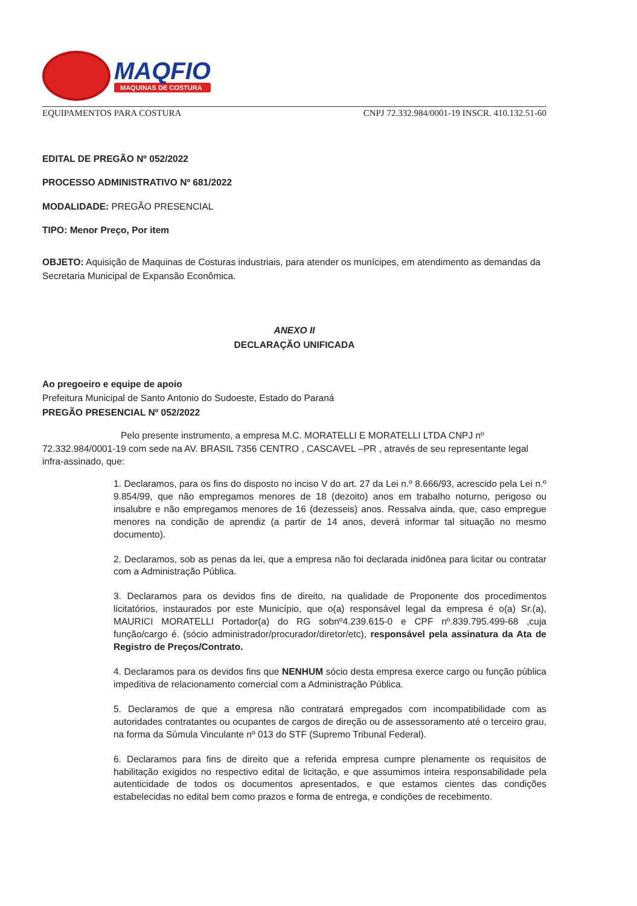MAQFIO
MAQUINAS DE COSTURA
EQUIPAMENTOS PARA COSTURA CNPJ 72.332.984/0001-19 INSCR. 410.132.51-60
EDITAL DE PREGÃO Nº 052/2022
PROCESSO ADMINISTRATIVO Nº 681/2022
MODALIDADE: PREGÃO PRESENCIAL
TIPO: Menor Preço, Por item
OBJETO: Aquisição de Maquinas de Costuras industriais, para atender os munícipes, em atendimento as demandas da Secretaria Municipal de Expansão Econômica.
ANEXO II
DECLARAÇÃO UNIFICADA
Ao pregoeiro e equipe de apoio
Prefeitura Municipal de Santo Antonio do Sudoeste, Estado do Paraná
PREGÃO PRESENCIAL Nº 052/2022
Pelo presente instrumento, a empresa M.C. MORATELLI E MORATELLI LTDA CNPJ nº 72.332.984/0001-19 com sede na AV. BRASIL 7356 CENTRO , CASCAVEL –PR , através de seu representante legal infra-assinado, que:
1. Declaramos, para os fins do disposto no inciso V do art. 27 da Lei n.º 8.666/93, acrescido pela Lei n.º 9.854/99, que não empregamos menores de 18 (dezoito) anos em trabalho noturno, perigoso ou insalubre e não empregamos menores de 16 (dezesseis) anos. Ressalva ainda, que, caso empregue menores na condição de aprendiz (a partir de 14 anos, deverá informar tal situação no mesmo documento).
2. Declaramos, sob as penas da lei, que a empresa não foi declarada inidônea para licitar ou contratar com a Administração Pública.
3. Declaramos para os devidos fins de direito, na qualidade de Proponente dos procedimentos licitatórios, instaurados por este Município, que o(a) responsável legal da empresa é o(a) Sr.(a), MAURICI MORATELLI Portador(a) do RG sobnº4.239.615-0 e CPF nº.839.795.499-68 ,cuja função/cargo é. (sócio administrador/procurador/diretor/etc), responsável pela assinatura da Ata de Registro de Preços/Contrato.
4. Declaramos para os devidos fins que NENHUM sócio desta empresa exerce cargo ou função pública impeditiva de relacionamento comercial com a Administração Pública.
5. Declaramos de que a empresa não contratará empregados com incompatibilidade com as autoridades contratantes ou ocupantes de cargos de direção ou de assessoramento até o terceiro grau, na forma da Súmula Vinculante nº 013 do STF (Supremo Tribunal Federal).
6. Declaramos para fins de direito que a referida empresa cumpre plenamente os requisitos de habilitação exigidos no respectivo edital de licitação, e que assumimos inteira responsabilidade pela autenticidade de todos os documentos apresentados, e que estamos cientes das condições estabelecidas no edital bem como prazos e forma de entrega, e condições de recebimento.